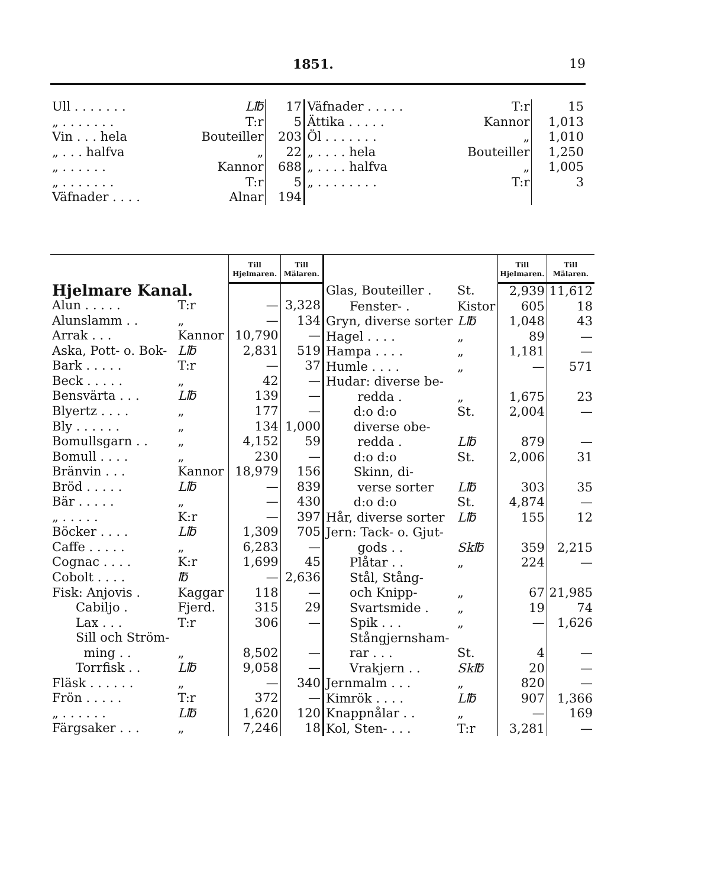1851. 19
| Ull . . . . . . . | L℔ | 17 | Väfnader . . . . . | T:r | 15 |
| „ . . . . . . . | T:r | 5 | Ättika . . . . . | Kannor | 1,013 |
| Vin . . . hela | Bouteiller | 203 | Öl . . . . . . . | „ | 1,010 |
| „ . . . halfva | „ | 22 | „ . . . . hela | Bouteiller | 1,250 |
| „ . . . . . . | Kannor | 688 | „ . . . . halfva | „ | 1,005 |
| „ . . . . . . . | T:r | 5 | „ . . . . . . . . | T:r | 3 |
| Väfnader . . . . | Alnar | 194 | | | |
| | | Till Hjelmaren. | Till Mälaren. |
| --- | --- | --- | --- |
| Hjelmare Kanal. | | | |
| Alun . . . . . | T:r | — | 3,328 |
| Alunslamm . . | „ | — | 134 |
| Arrak . . . | Kannor | 10,790 | — |
| Aska, Pott- o. Bok- | L℔ | 2,831 | 519 |
| Bark . . . . . | T:r | — | 37 |
| Beck . . . . . | „ | 42 | — |
| Bensvärta . . . | L℔ | 139 | — |
| Blyertz . . . . | „ | 177 | — |
| Bly . . . . . . | „ | 134 | 1,000 |
| Bomullsgarn . . | „ | 4,152 | 59 |
| Bomull . . . . | „ | 230 | — |
| Bränvin . . . | Kannor | 18,979 | 156 |
| Bröd . . . . . | L℔ | — | 839 |
| Bär . . . . . | „ | — | 430 |
| „ . . . . . | K:r | — | 397 |
| Böcker . . . . | L℔ | 1,309 | 705 |
| Caffe . . . . . | „ | 6,283 | — |
| Cognac . . . . | K:r | 1,699 | 45 |
| Cobolt . . . . | ℔ | — | 2,636 |
| Fisk: Anjovis . | Kaggar | 118 | — |
| Cabiljo . | Fjerd. | 315 | 29 |
| Lax . . . | T:r | 306 | — |
| Sill och Ström- | | | |
| ming . . | „ | 8,502 | — |
| Torrfisk . . | L℔ | 9,058 | — |
| Fläsk . . . . . . | „ | — | 340 |
| Frön . . . . . | T:r | 372 | — |
| „ . . . . . . | L℔ | 1,620 | 120 |
| Färgsaker . . . | „ | 7,246 | 18 |
| | | Till Hjelmaren. | Till Mälaren. |
| --- | --- | --- | --- |
| Glas, Bouteiller . | St. | 2,939 | 11,612 |
| Fenster- . | Kistor | 605 | 18 |
| Gryn, diverse sorter | L℔ | 1,048 | 43 |
| Hagel . . . . | „ | 89 | — |
| Hampa . . . . | „ | 1,181 | — |
| Humle . . . . | „ | — | 571 |
| Hudar: diverse be- | | | |
| redda . | „ | 1,675 | 23 |
| d:o d:o | St. | 2,004 | — |
| diverse obe- | | | |
| redda . | L℔ | 879 | — |
| d:o d:o | St. | 2,006 | 31 |
| Skinn, di- | | | |
| verse sorter | L℔ | 303 | 35 |
| d:o d:o | St. | 4,874 | — |
| Hår, diverse sorter | L℔ | 155 | 12 |
| Jern: Tack- o. Gjut- | | | |
| gods . . | Sk℔ | 359 | 2,215 |
| Plåtar . . | „ | 224 | — |
| Stål, Stång- | | | |
| och Knipp- | „ | 67 | 21,985 |
| Svartsmide . | „ | 19 | 74 |
| Spik . . . | „ | — | 1,626 |
| Stångjernsham- | | | |
| rar . . . | St. | 4 | — |
| Vrakjern . . | Sk℔ | 20 | — |
| Jernmalm . . . | „ | 820 | — |
| Kimrök . . . . | L℔ | 907 | 1,366 |
| Knappnålar . . | „ | — | 169 |
| Kol, Sten- . . . | T:r | 3,281 | — |